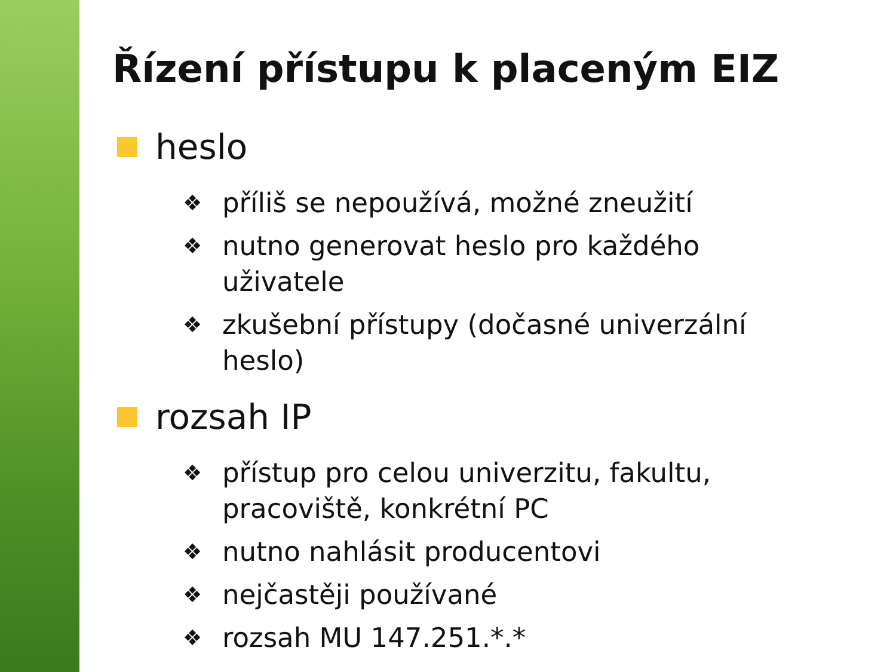Řízení přístupu k placeným EIZ
heslo
❖ příliš se nepoužívá, možné zneužití
❖ nutno generovat heslo pro každého uživatele
❖ zkušební přístupy (dočasné univerzální heslo)
rozsah IP
❖ přístup pro celou univerzitu, fakultu, pracoviště, konkrétní PC
❖ nutno nahlásit producentovi
❖ nejčastěji používané
❖ rozsah MU 147.251.*.*